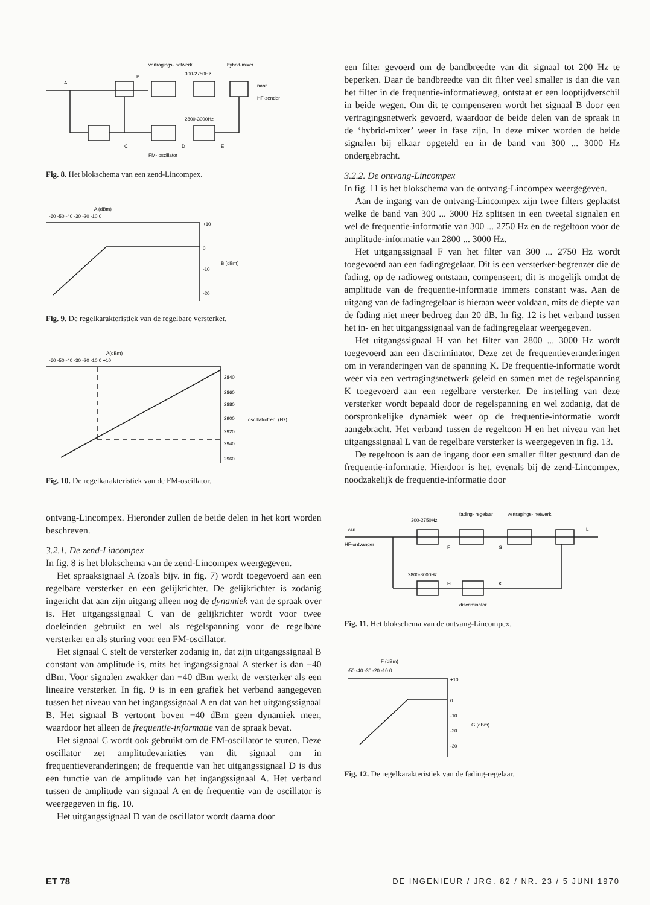A
B
vertragings- netwerk
300-2750Hz
hybrid-mixer
naar
HF-zender
2800-3000Hz
C
D
E
FM- oscillator
Fig. 8. Het blokschema van een zend-Lincompex.
A (dBm)
-60 -50 -40 -30 -20 -10 0
+10
0
-10
-20
B (dBm)
Fig. 9. De regelkarakteristiek van de regelbare versterker.
A(dBm)
-60 -50 -40 -30 -20 -10 0 +10
2840
2860
2880
2900
2920
2940
2960
oscillatorfreq. (Hz)
Fig. 10. De regelkarakteristiek van de FM-oscillator.
ontvang-Lincompex. Hieronder zullen de beide delen in het kort worden beschreven.
3.2.1. De zend-Lincompex
In fig. 8 is het blokschema van de zend-Lincompex weergegeven.
Het spraaksignaal A (zoals bijv. in fig. 7) wordt toegevoerd aan een regelbare versterker en een gelijkrichter. De gelijkrichter is zodanig ingericht dat aan zijn uitgang alleen nog de dynamiek van de spraak over is. Het uitgangssignaal C van de gelijkrichter wordt voor twee doeleinden gebruikt en wel als regelspanning voor de regelbare versterker en als sturing voor een FM-oscillator.
Het signaal C stelt de versterker zodanig in, dat zijn uitgangssignaal B constant van amplitude is, mits het ingangssignaal A sterker is dan −40 dBm. Voor signalen zwakker dan −40 dBm werkt de versterker als een lineaire versterker. In fig. 9 is in een grafiek het verband aangegeven tussen het niveau van het ingangssignaal A en dat van het uitgangssignaal B. Het signaal B vertoont boven −40 dBm geen dynamiek meer, waardoor het alleen de frequentie-informatie van de spraak bevat.
Het signaal C wordt ook gebruikt om de FM-oscillator te sturen. Deze oscillator zet amplitudevariaties van dit signaal om in frequentieveranderingen; de frequentie van het uitgangssignaal D is dus een functie van de amplitude van het ingangssignaal A. Het verband tussen de amplitude van signaal A en de frequentie van de oscillator is weergegeven in fig. 10.
Het uitgangssignaal D van de oscillator wordt daarna door
een filter gevoerd om de bandbreedte van dit signaal tot 200 Hz te beperken. Daar de bandbreedte van dit filter veel smaller is dan die van het filter in de frequentie-informatieweg, ontstaat er een looptijdverschil in beide wegen. Om dit te compenseren wordt het signaal B door een vertragingsnetwerk gevoerd, waardoor de beide delen van de spraak in de ‘hybrid-mixer’ weer in fase zijn. In deze mixer worden de beide signalen bij elkaar opgeteld en in de band van 300 ... 3000 Hz ondergebracht.
3.2.2. De ontvang-Lincompex
In fig. 11 is het blokschema van de ontvang-Lincompex weergegeven.
Aan de ingang van de ontvang-Lincompex zijn twee filters geplaatst welke de band van 300 ... 3000 Hz splitsen in een tweetal signalen en wel de frequentie-informatie van 300 ... 2750 Hz en de regeltoon voor de amplitude-informatie van 2800 ... 3000 Hz.
Het uitgangssignaal F van het filter van 300 ... 2750 Hz wordt toegevoerd aan een fadingregelaar. Dit is een versterker-begrenzer die de fading, op de radioweg ontstaan, compenseert; dit is mogelijk omdat de amplitude van de frequentie-informatie immers constant was. Aan de uitgang van de fadingregelaar is hieraan weer voldaan, mits de diepte van de fading niet meer bedroeg dan 20 dB. In fig. 12 is het verband tussen het in- en het uitgangssignaal van de fadingregelaar weergegeven.
Het uitgangssignaal H van het filter van 2800 ... 3000 Hz wordt toegevoerd aan een discriminator. Deze zet de frequentieveranderingen om in veranderingen van de spanning K. De frequentie-informatie wordt weer via een vertragingsnetwerk geleid en samen met de regelspanning K toegevoerd aan een regelbare versterker. De instelling van deze versterker wordt bepaald door de regelspanning en wel zodanig, dat de oorspronkelijke dynamiek weer op de frequentie-informatie wordt aangebracht. Het verband tussen de regeltoon H en het niveau van het uitgangssignaal L van de regelbare versterker is weergegeven in fig. 13.
De regeltoon is aan de ingang door een smaller filter gestuurd dan de frequentie-informatie. Hierdoor is het, evenals bij de zend-Lincompex, noodzakelijk de frequentie-informatie door
300-2750Hz
fading- regelaar
vertragings- netwerk
van
HF-ontvanger
F
G
L
2800-3000Hz
H
K
discriminator
Fig. 11. Het blokschema van de ontvang-Lincompex.
F (dBm)
-50 -40 -30 -20 -10 0
+10
0
-10
-20
-30
G (dBm)
Fig. 12. De regelkarakteristiek van de fading-regelaar.
ET 78 DE INGENIEUR / JRG. 82 / NR. 23 / 5 JUNI 1970